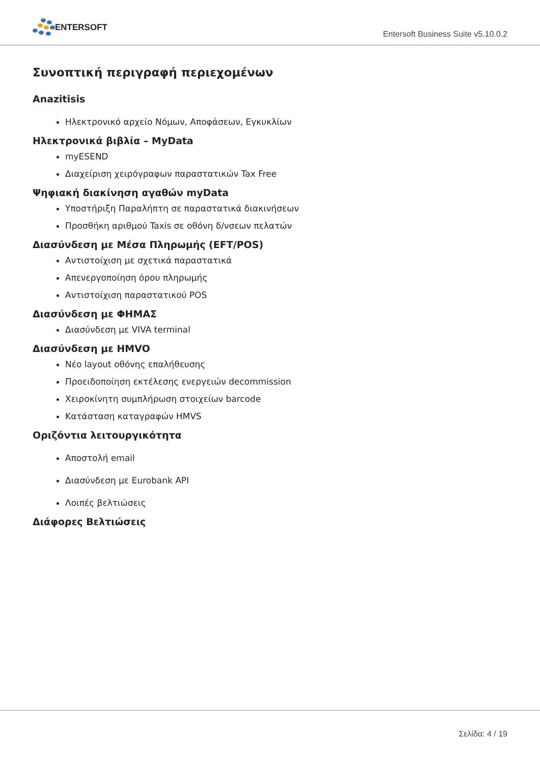ENTERSOFT
Entersoft Business Suite v5.10.0.2
Συνοπτική περιγραφή περιεχομένων
Anazitisis
Ηλεκτρονικό αρχείο Νόμων, Αποφάσεων, Εγκυκλίων
Ηλεκτρονικά βιβλία – MyData
myESEND
Διαχείριση χειρόγραφων παραστατικών Tax Free
Ψηφιακή διακίνηση αγαθών myData
Υποστήριξη Παραλήπτη σε παραστατικά διακινήσεων
Προσθήκη αριθμού Taxis σε οθόνη δ/νσεων πελατών
Διασύνδεση με Μέσα Πληρωμής (EFT/POS)
Αντιστοίχιση με σχετικά παραστατικά
Απενεργοποίηση όρου πληρωμής
Αντιστοίχιση παραστατικού POS
Διασύνδεση με ΦΗΜΑΣ
Διασύνδεση με VIVA terminal
Διασύνδεση με HMVO
Νέο layout οθόνης επαλήθευσης
Προειδοποίηση εκτέλεσης ενεργειών decommission
Χειροκίνητη συμπλήρωση στοιχείων barcode
Κατάσταση καταγραφών HMVS
Οριζόντια λειτουργικότητα
Αποστολή email
Διασύνδεση με Eurobank API
Λοιπές βελτιώσεις
Διάφορες Βελτιώσεις
Σελίδα: 4 / 19